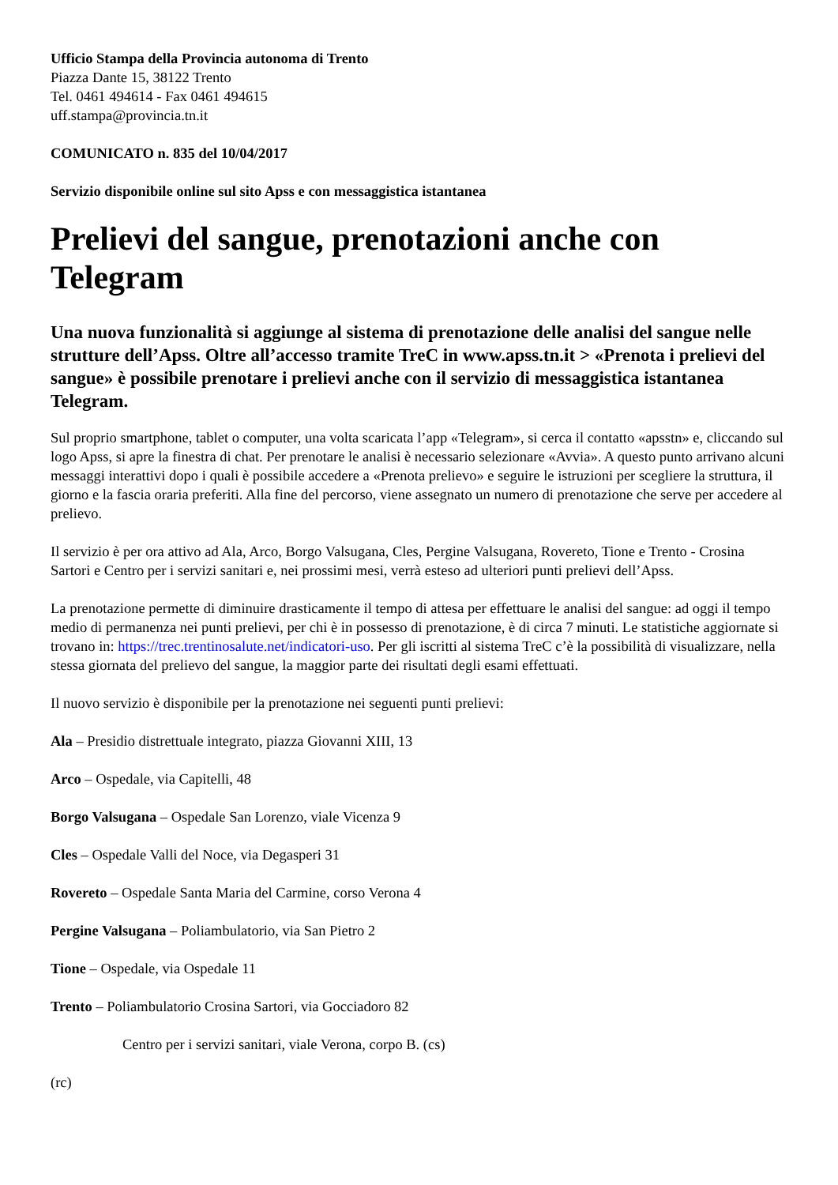Ufficio Stampa della Provincia autonoma di Trento
Piazza Dante 15, 38122 Trento
Tel. 0461 494614 - Fax 0461 494615
uff.stampa@provincia.tn.it
COMUNICATO n. 835 del 10/04/2017
Servizio disponibile online sul sito Apss e con messaggistica istantanea
Prelievi del sangue, prenotazioni anche con Telegram
Una nuova funzionalità si aggiunge al sistema di prenotazione delle analisi del sangue nelle strutture dell’Apss. Oltre all’accesso tramite TreC in www.apss.tn.it > «Prenota i prelievi del sangue» è possibile prenotare i prelievi anche con il servizio di messaggistica istantanea Telegram.
Sul proprio smartphone, tablet o computer, una volta scaricata l’app «Telegram», si cerca il contatto «apsstn» e, cliccando sul logo Apss, si apre la finestra di chat. Per prenotare le analisi è necessario selezionare «Avvia». A questo punto arrivano alcuni messaggi interattivi dopo i quali è possibile accedere a «Prenota prelievo» e seguire le istruzioni per scegliere la struttura, il giorno e la fascia oraria preferiti. Alla fine del percorso, viene assegnato un numero di prenotazione che serve per accedere al prelievo.
Il servizio è per ora attivo ad Ala, Arco, Borgo Valsugana, Cles, Pergine Valsugana, Rovereto, Tione e Trento - Crosina Sartori e Centro per i servizi sanitari e, nei prossimi mesi, verrà esteso ad ulteriori punti prelievi dell’Apss.
La prenotazione permette di diminuire drasticamente il tempo di attesa per effettuare le analisi del sangue: ad oggi il tempo medio di permanenza nei punti prelievi, per chi è in possesso di prenotazione, è di circa 7 minuti. Le statistiche aggiornate si trovano in: https://trec.trentinosalute.net/indicatori-uso. Per gli iscritti al sistema TreC c’è la possibilità di visualizzare, nella stessa giornata del prelievo del sangue, la maggior parte dei risultati degli esami effettuati.
Il nuovo servizio è disponibile per la prenotazione nei seguenti punti prelievi:
Ala – Presidio distrettuale integrato, piazza Giovanni XIII, 13
Arco – Ospedale, via Capitelli, 48
Borgo Valsugana – Ospedale San Lorenzo, viale Vicenza 9
Cles – Ospedale Valli del Noce, via Degasperi 31
Rovereto – Ospedale Santa Maria del Carmine, corso Verona 4
Pergine Valsugana – Poliambulatorio, via San Pietro 2
Tione – Ospedale, via Ospedale 11
Trento – Poliambulatorio Crosina Sartori, via Gocciadoro 82
Centro per i servizi sanitari, viale Verona, corpo B. (cs)
(rc)